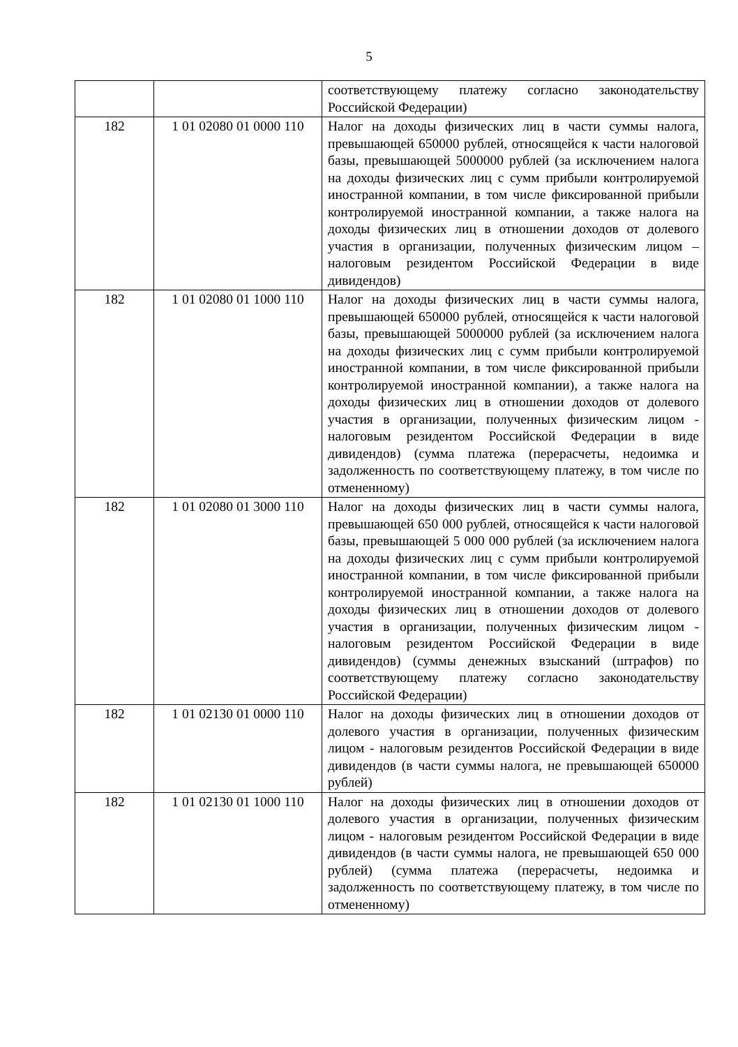5
| | | соответствующему платежу согласно законодательству Российской Федерации) |
| 182 | 1 01 02080 01 0000 110 | Налог на доходы физических лиц в части суммы налога, превышающей 650000 рублей, относящейся к части налоговой базы, превышающей 5000000 рублей (за исключением налога на доходы физических лиц с сумм прибыли контролируемой иностранной компании, в том числе фиксированной прибыли контролируемой иностранной компании, а также налога на доходы физических лиц в отношении доходов от долевого участия в организации, полученных физическим лицом – налоговым резидентом Российской Федерации в виде дивидендов) |
| 182 | 1 01 02080 01 1000 110 | Налог на доходы физических лиц в части суммы налога, превышающей 650000 рублей, относящейся к части налоговой базы, превышающей 5000000 рублей (за исключением налога на доходы физических лиц с сумм прибыли контролируемой иностранной компании, в том числе фиксированной прибыли контролируемой иностранной компании), а также налога на доходы физических лиц в отношении доходов от долевого участия в организации, полученных физическим лицом - налоговым резидентом Российской Федерации в виде дивидендов) (сумма платежа (перерасчеты, недоимка и задолженность по соответствующему платежу, в том числе по отмененному) |
| 182 | 1 01 02080 01 3000 110 | Налог на доходы физических лиц в части суммы налога, превышающей 650 000 рублей, относящейся к части налоговой базы, превышающей 5 000 000 рублей (за исключением налога на доходы физических лиц с сумм прибыли контролируемой иностранной компании, в том числе фиксированной прибыли контролируемой иностранной компании, а также налога на доходы физических лиц в отношении доходов от долевого участия в организации, полученных физическим лицом - налоговым резидентом Российской Федерации в виде дивидендов) (суммы денежных взысканий (штрафов) по соответствующему платежу согласно законодательству Российской Федерации) |
| 182 | 1 01 02130 01 0000 110 | Налог на доходы физических лиц в отношении доходов от долевого участия в организации, полученных физическим лицом - налоговым резидентов Российской Федерации в виде дивидендов (в части суммы налога, не превышающей 650000 рублей) |
| 182 | 1 01 02130 01 1000 110 | Налог на доходы физических лиц в отношении доходов от долевого участия в организации, полученных физическим лицом - налоговым резидентом Российской Федерации в виде дивидендов (в части суммы налога, не превышающей 650 000 рублей) (сумма платежа (перерасчеты, недоимка и задолженность по соответствующему платежу, в том числе по отмененному) |